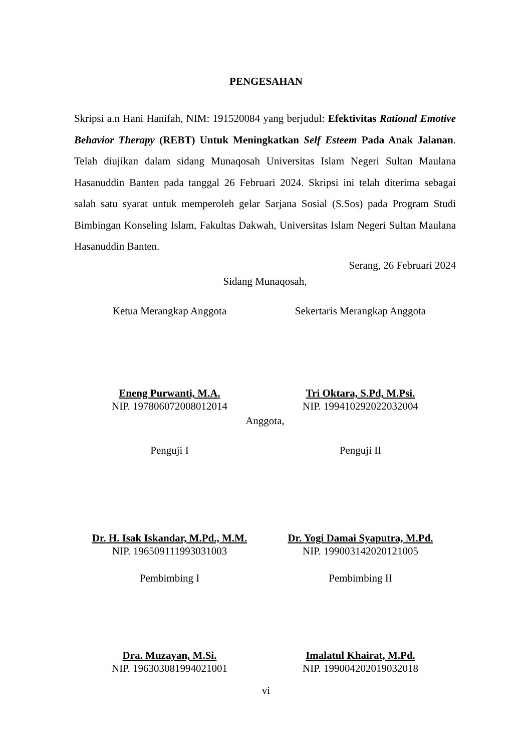PENGESAHAN
Skripsi a.n Hani Hanifah, NIM: 191520084 yang berjudul: Efektivitas Rational Emotive Behavior Therapy (REBT) Untuk Meningkatkan Self Esteem Pada Anak Jalanan. Telah diujikan dalam sidang Munaqosah Universitas Islam Negeri Sultan Maulana Hasanuddin Banten pada tanggal 26 Februari 2024. Skripsi ini telah diterima sebagai salah satu syarat untuk memperoleh gelar Sarjana Sosial (S.Sos) pada Program Studi Bimbingan Konseling Islam, Fakultas Dakwah, Universitas Islam Negeri Sultan Maulana Hasanuddin Banten.
Serang, 26 Februari 2024
Sidang Munaqosah,
Ketua Merangkap Anggota Sekertaris Merangkap Anggota
Eneng Purwanti, M.A.
NIP. 197806072008012014
Tri Oktara, S.Pd, M.Psi.
NIP. 199410292022032004
Anggota,
Penguji I Penguji II
Dr. H. Isak Iskandar, M.Pd., M.M.
NIP. 196509111993031003
Dr. Yogi Damai Syaputra, M.Pd.
NIP. 199003142020121005
Pembimbing I Pembimbing II
Dra. Muzayan, M.Si.
NIP. 196303081994021001
Imalatul Khairat, M.Pd.
NIP. 199004202019032018
vi